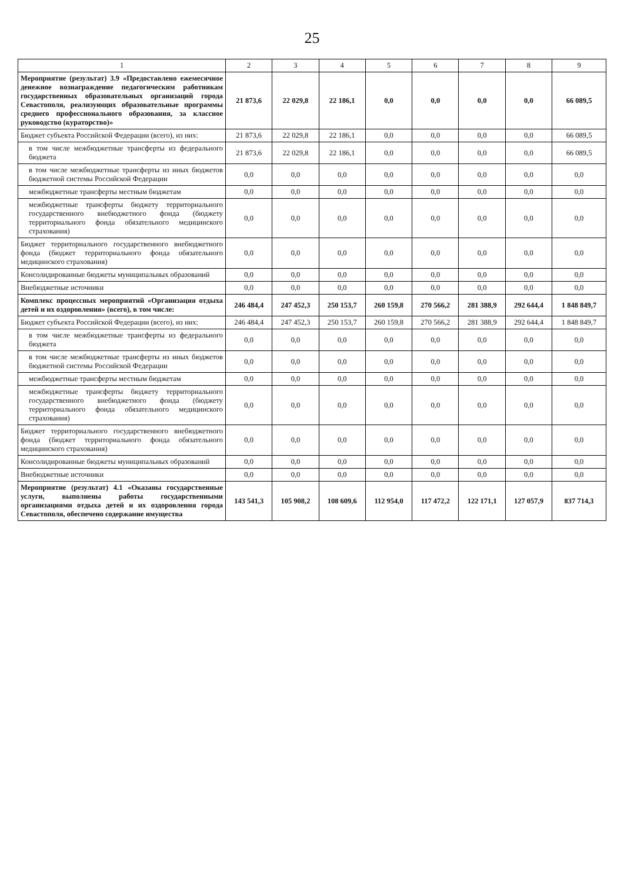25
| 1 | 2 | 3 | 4 | 5 | 6 | 7 | 8 | 9 |
| --- | --- | --- | --- | --- | --- | --- | --- | --- |
| Мероприятие (результат) 3.9 «Предоставлено ежемесячное денежное вознаграждение педагогическим работникам государственных образовательных организаций города Севастополя, реализующих образовательные программы среднего профессионального образования, за классное руководство (кураторство)» | 21 873,6 | 22 029,8 | 22 186,1 | 0,0 | 0,0 | 0,0 | 0,0 | 66 089,5 |
| Бюджет субъекта Российской Федерации (всего), из них: | 21 873,6 | 22 029,8 | 22 186,1 | 0,0 | 0,0 | 0,0 | 0,0 | 66 089,5 |
| в том числе межбюджетные трансферты из федерального бюджета | 21 873,6 | 22 029,8 | 22 186,1 | 0,0 | 0,0 | 0,0 | 0,0 | 66 089,5 |
| в том числе межбюджетные трансферты из иных бюджетов бюджетной системы Российской Федерации | 0,0 | 0,0 | 0,0 | 0,0 | 0,0 | 0,0 | 0,0 | 0,0 |
| межбюджетные трансферты местным бюджетам | 0,0 | 0,0 | 0,0 | 0,0 | 0,0 | 0,0 | 0,0 | 0,0 |
| межбюджетные трансферты бюджету территориального государственного внебюджетного фонда (бюджету территориального фонда обязательного медицинского страхования) | 0,0 | 0,0 | 0,0 | 0,0 | 0,0 | 0,0 | 0,0 | 0,0 |
| Бюджет территориального государственного внебюджетного фонда (бюджет территориального фонда обязательного медицинского страхования) | 0,0 | 0,0 | 0,0 | 0,0 | 0,0 | 0,0 | 0,0 | 0,0 |
| Консолидированные бюджеты муниципальных образований | 0,0 | 0,0 | 0,0 | 0,0 | 0,0 | 0,0 | 0,0 | 0,0 |
| Внебюджетные источники | 0,0 | 0,0 | 0,0 | 0,0 | 0,0 | 0,0 | 0,0 | 0,0 |
| Комплекс процессных мероприятий «Организация отдыха детей и их оздоровления» (всего), в том числе: | 246 484,4 | 247 452,3 | 250 153,7 | 260 159,8 | 270 566,2 | 281 388,9 | 292 644,4 | 1 848 849,7 |
| Бюджет субъекта Российской Федерации (всего), из них: | 246 484,4 | 247 452,3 | 250 153,7 | 260 159,8 | 270 566,2 | 281 388,9 | 292 644,4 | 1 848 849,7 |
| в том числе межбюджетные трансферты из федерального бюджета | 0,0 | 0,0 | 0,0 | 0,0 | 0,0 | 0,0 | 0,0 | 0,0 |
| в том числе межбюджетные трансферты из иных бюджетов бюджетной системы Российской Федерации | 0,0 | 0,0 | 0,0 | 0,0 | 0,0 | 0,0 | 0,0 | 0,0 |
| межбюджетные трансферты местным бюджетам | 0,0 | 0,0 | 0,0 | 0,0 | 0,0 | 0,0 | 0,0 | 0,0 |
| межбюджетные трансферты бюджету территориального государственного внебюджетного фонда (бюджету территориального фонда обязательного медицинского страхования) | 0,0 | 0,0 | 0,0 | 0,0 | 0,0 | 0,0 | 0,0 | 0,0 |
| Бюджет территориального государственного внебюджетного фонда (бюджет территориального фонда обязательного медицинского страхования) | 0,0 | 0,0 | 0,0 | 0,0 | 0,0 | 0,0 | 0,0 | 0,0 |
| Консолидированные бюджеты муниципальных образований | 0,0 | 0,0 | 0,0 | 0,0 | 0,0 | 0,0 | 0,0 | 0,0 |
| Внебюджетные источники | 0,0 | 0,0 | 0,0 | 0,0 | 0,0 | 0,0 | 0,0 | 0,0 |
| Мероприятие (результат) 4.1 «Оказаны государственные услуги, выполнены работы государственными организациями отдыха детей и их оздоровления города Севастополя, обеспечено содержание имущества | 143 541,3 | 105 908,2 | 108 609,6 | 112 954,0 | 117 472,2 | 122 171,1 | 127 057,9 | 837 714,3 |